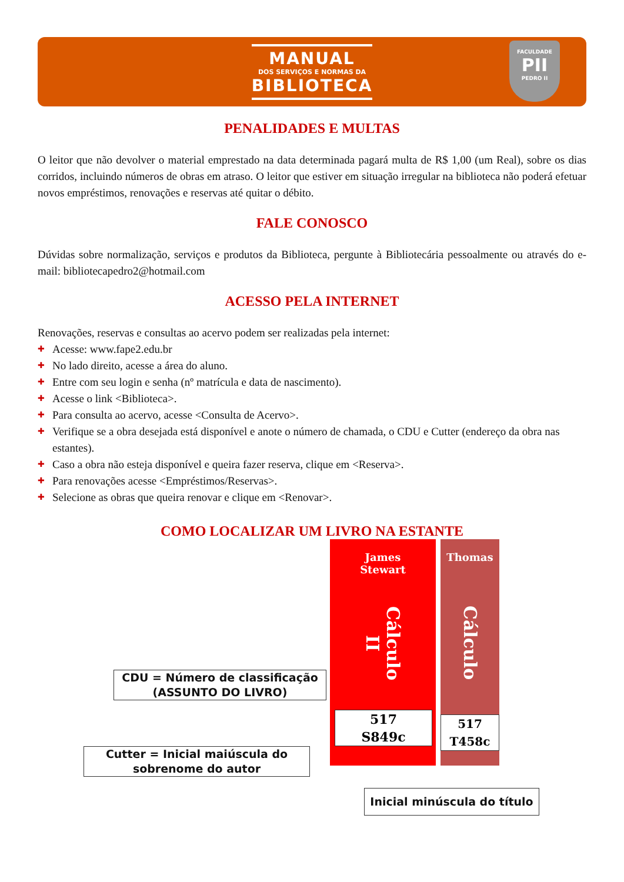MANUAL
DOS SERVIÇOS E NORMAS DA
BIBLIOTECA
FACULDADE
PII
PEDRO II
PENALIDADES E MULTAS
O leitor que não devolver o material emprestado na data determinada pagará multa de R$ 1,00 (um Real), sobre os dias corridos, incluindo números de obras em atraso. O leitor que estiver em situação irregular na biblioteca não poderá efetuar novos empréstimos, renovações e reservas até quitar o débito.
FALE CONOSCO
Dúvidas sobre normalização, serviços e produtos da Biblioteca, pergunte à Bibliotecária pessoalmente ou através do e-mail: bibliotecapedro2@hotmail.com
ACESSO PELA INTERNET
Renovações, reservas e consultas ao acervo podem ser realizadas pela internet:
✚ Acesse: www.fape2.edu.br
✚ No lado direito, acesse a área do aluno.
✚ Entre com seu login e senha (nº matrícula e data de nascimento).
✚ Acesse o link <Biblioteca>.
✚ Para consulta ao acervo, acesse <Consulta de Acervo>.
✚ Verifique se a obra desejada está disponível e anote o número de chamada, o CDU e Cutter (endereço da obra nas estantes).
✚ Caso a obra não esteja disponível e queira fazer reserva, clique em <Reserva>.
✚ Para renovações acesse <Empréstimos/Reservas>.
✚ Selecione as obras que queira renovar e clique em <Renovar>.
COMO LOCALIZAR UM LIVRO NA ESTANTE
James
Stewart
Cálculo II
517
S849c
Thomas
Cálculo
517
T458c
CDU = Número de classificação
(ASSUNTO DO LIVRO)
Cutter = Inicial maiúscula do
sobrenome do autor
Inicial minúscula do título